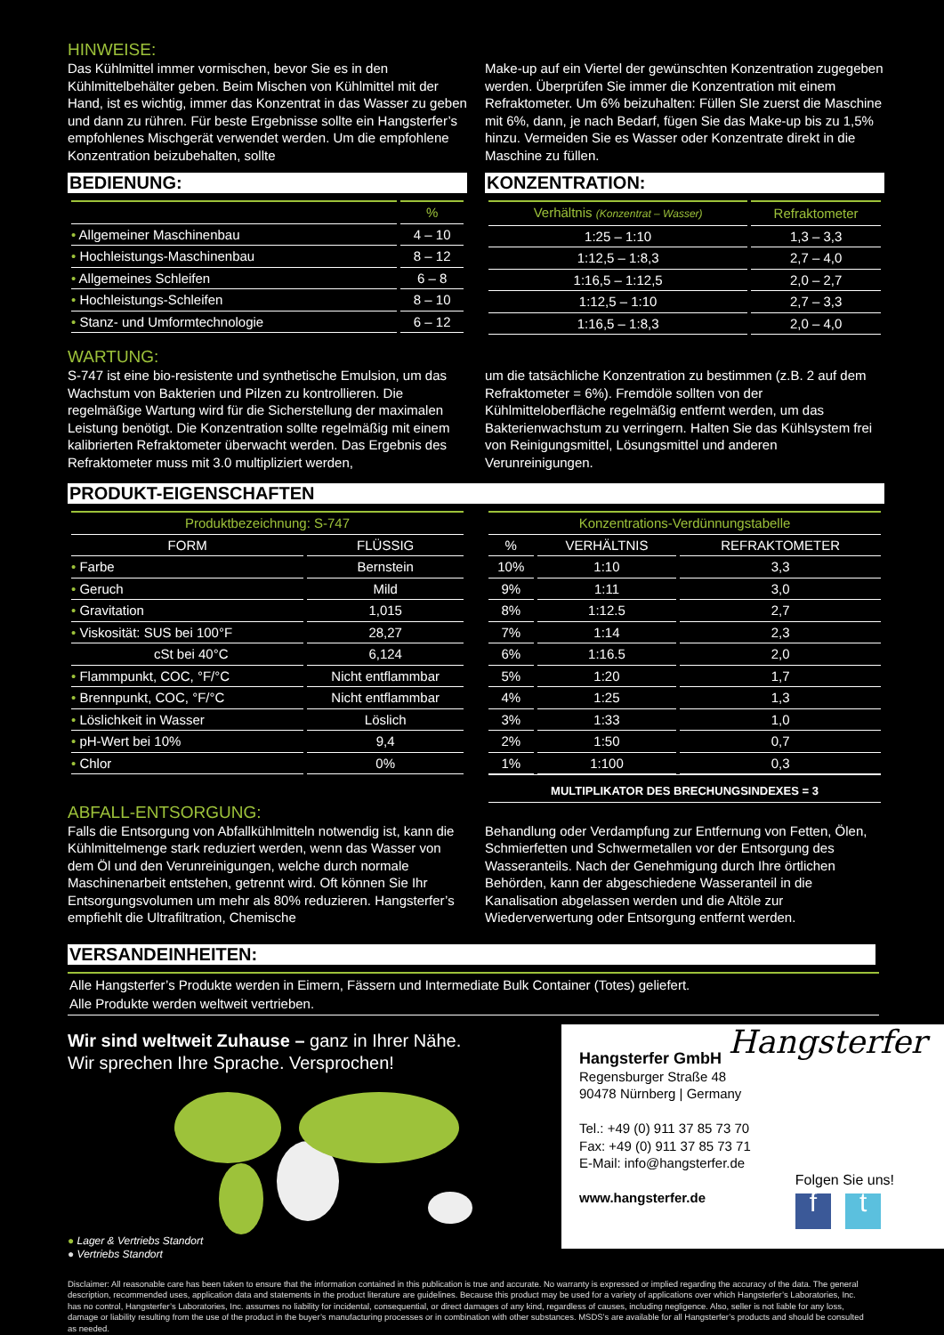HINWEISE:
Das Kühlmittel immer vormischen, bevor Sie es in den Kühlmittelbehälter geben. Beim Mischen von Kühlmittel mit der Hand, ist es wichtig, immer das Konzentrat in das Wasser zu geben und dann zu rühren. Für beste Ergebnisse sollte ein Hangsterfer’s empfohlenes Mischgerät verwendet werden. Um die empfohlene Konzentration beizubehalten, sollte
Make-up auf ein Viertel der gewünschten Konzentration zugegeben werden. Überprüfen Sie immer die Konzentration mit einem Refraktometer. Um 6% beizuhalten: Füllen SIe zuerst die Maschine mit 6%, dann, je nach Bedarf, fügen Sie das Make-up bis zu 1,5% hinzu. Vermeiden Sie es Wasser oder Konzentrate direkt in die Maschine zu füllen.
BEDIENUNG:
| | % |
| --- | --- |
| • Allgemeiner Maschinenbau | 4 – 10 |
| • Hochleistungs-Maschinenbau | 8 – 12 |
| • Allgemeines Schleifen | 6 – 8 |
| • Hochleistungs-Schleifen | 8 – 10 |
| • Stanz- und Umformtechnologie | 6 – 12 |
KONZENTRATION:
| Verhältnis (Konzentrat – Wasser) | Refraktometer |
| --- | --- |
| 1:25 – 1:10 | 1,3 – 3,3 |
| 1:12,5 – 1:8,3 | 2,7 – 4,0 |
| 1:16,5 – 1:12,5 | 2,0 – 2,7 |
| 1:12,5 – 1:10 | 2,7 – 3,3 |
| 1:16,5 – 1:8,3 | 2,0 – 4,0 |
WARTUNG:
S-747 ist eine bio-resistente und synthetische Emulsion, um das Wachstum von Bakterien und Pilzen zu kontrollieren. Die regelmäßige Wartung wird für die Sicherstellung der maximalen Leistung benötigt. Die Konzentration sollte regelmäßig mit einem kalibrierten Refraktometer überwacht werden. Das Ergebnis des Refraktometer muss mit 3.0 multipliziert werden,
um die tatsächliche Konzentration zu bestimmen (z.B. 2 auf dem Refraktometer = 6%). Fremdöle sollten von der Kühlmitteloberfläche regelmäßig entfernt werden, um das Bakterienwachstum zu verringern. Halten Sie das Kühlsystem frei von Reinigungsmittel, Lösungsmittel und anderen Verunreinigungen.
PRODUKT-EIGENSCHAFTEN
| Produktbezeichnung: S-747 | |
| --- | --- |
| FORM | FLÜSSIG |
| • Farbe | Bernstein |
| • Geruch | Mild |
| • Gravitation | 1,015 |
| • Viskosität: SUS bei 100°F | 28,27 |
| cSt bei 40°C | 6,124 |
| • Flammpunkt, COC, °F/°C | Nicht entflammbar |
| • Brennpunkt, COC, °F/°C | Nicht entflammbar |
| • Löslichkeit in Wasser | Löslich |
| • pH-Wert bei 10% | 9,4 |
| • Chlor | 0% |
| Konzentrations-Verdünnungstabelle | | |
| --- | --- | --- |
| % | VERHÄLTNIS | REFRAKTOMETER |
| 10% | 1:10 | 3,3 |
| 9% | 1:11 | 3,0 |
| 8% | 1:12.5 | 2,7 |
| 7% | 1:14 | 2,3 |
| 6% | 1:16.5 | 2,0 |
| 5% | 1:20 | 1,7 |
| 4% | 1:25 | 1,3 |
| 3% | 1:33 | 1,0 |
| 2% | 1:50 | 0,7 |
| 1% | 1:100 | 0,3 |
| MULTIPLIKATOR DES BRECHUNGSINDEXES = 3 | | |
ABFALL-ENTSORGUNG:
Falls die Entsorgung von Abfallkühlmitteln notwendig ist, kann die Kühlmittelmenge stark reduziert werden, wenn das Wasser von dem Öl und den Verunreinigungen, welche durch normale Maschinenarbeit entstehen, getrennt wird. Oft können Sie Ihr Entsorgungsvolumen um mehr als 80% reduzieren. Hangsterfer’s empfiehlt die Ultrafiltration, Chemische
Behandlung oder Verdampfung zur Entfernung von Fetten, Ölen, Schmierfetten und Schwermetallen vor der Entsorgung des Wasseranteils. Nach der Genehmigung durch Ihre örtlichen Behörden, kann der abgeschiedene Wasseranteil in die Kanalisation abgelassen werden und die Altöle zur Wiederverwertung oder Entsorgung entfernt werden.
VERSANDEINHEITEN:
Alle Hangsterfer’s Produkte werden in Eimern, Fässern und Intermediate Bulk Container (Totes) geliefert.
Alle Produkte werden weltweit vertrieben.
Wir sind weltweit Zuhause – ganz in Ihrer Nähe.
Wir sprechen Ihre Sprache. Versprochen!
● Lager & Vertriebs Standort
● Vertriebs Standort
Hangsterfer
Hangsterfer GmbH
Regensburger Straße 48
90478 Nürnberg | Germany
Tel.: +49 (0) 911 37 85 73 70
Fax: +49 (0) 911 37 85 73 71
E-Mail: info@hangsterfer.de
www.hangsterfer.de
Folgen Sie uns!
f t
Disclaimer: All reasonable care has been taken to ensure that the information contained in this publication is true and accurate. No warranty is expressed or implied regarding the accuracy of the data. The general description, recommended uses, application data and statements in the product literature are guidelines. Because this product may be used for a variety of applications over which Hangsterfer’s Laboratories, Inc. has no control, Hangsterfer’s Laboratories, Inc. assumes no liability for incidental, consequential, or direct damages of any kind, regardless of causes, including negligence. Also, seller is not liable for any loss, damage or liability resulting from the use of the product in the buyer’s manufacturing processes or in combination with other substances. MSDS’s are available for all Hangsterfer’s products and should be consulted as needed.